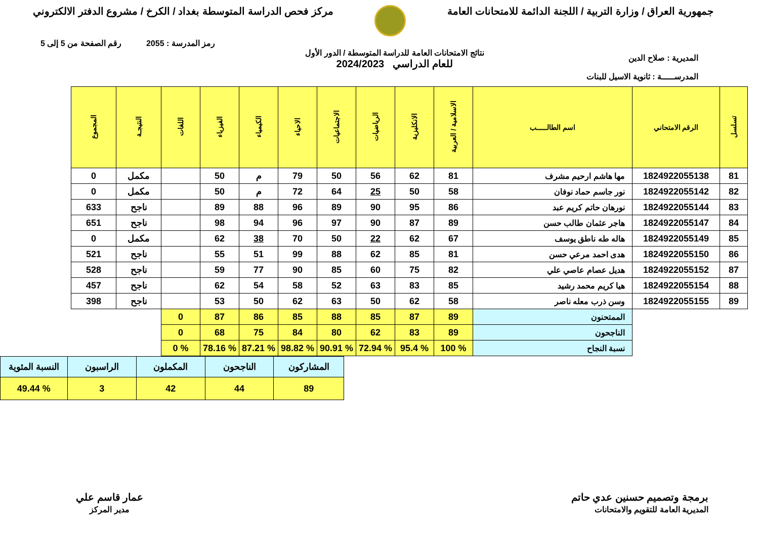جمهورية العراق / وزارة التربية / اللجنة الدائمة للامتحانات العامة
مركز فحص الدراسة المتوسطة بغداد / الكرخ / مشروع الدفتر الالكتروني
رمز المدرسة : 2055 رقم الصفحة من 5 إلى 5
المديرية : صلاح الدين
المدرســـــة : ثانوية الاسيل للبنات
نتائج الامتحانات العامة للدراسة المتوسطة / الدور الأول
للعام الدراسي 2024/2023
| تسلسل | الرقم الامتحاني | اسم الطالـــــب | الاسلامية / العربية | الانكليزية | الرياضيات | الاجتماعيات | الاحياء | الكيمياء | الفيزياء | اللغات | النتيجـة | المجموع |
| --- | --- | --- | --- | --- | --- | --- | --- | --- | --- | --- | --- | --- |
| 81 | 1824922055138 | مها هاشم ارحيم مشرف | 81 | 62 | 56 | 50 | 79 | م | 50 | | مكمل | 0 |
| 82 | 1824922055142 | نور جاسم حماد نوفان | 58 | 50 | 25 | 64 | 72 | م | 50 | | مكمل | 0 |
| 83 | 1824922055144 | نورهان حاتم كريم عبد | 86 | 95 | 90 | 89 | 96 | 88 | 89 | | ناجح | 633 |
| 84 | 1824922055147 | هاجر عثمان طالب حسن | 89 | 87 | 90 | 97 | 96 | 94 | 98 | | ناجح | 651 |
| 85 | 1824922055149 | هاله طه ناطق يوسف | 67 | 62 | 22 | 50 | 70 | 38 | 62 | | مكمل | 0 |
| 86 | 1824922055150 | هدى احمد مرعي حسن | 81 | 85 | 62 | 88 | 99 | 51 | 55 | | ناجح | 521 |
| 87 | 1824922055152 | هديل عصام عاصي علي | 82 | 75 | 60 | 85 | 90 | 77 | 59 | | ناجح | 528 |
| 88 | 1824922055154 | هيا كريم محمد رشيد | 85 | 83 | 63 | 52 | 58 | 54 | 62 | | ناجح | 457 |
| 89 | 1824922055155 | وسن ذرب معله ناصر | 58 | 62 | 50 | 63 | 62 | 50 | 53 | | ناجح | 398 |
| | | الممتحنون | 89 | 87 | 85 | 88 | 85 | 86 | 87 | 0 | | |
| | | الناجحون | 89 | 83 | 62 | 80 | 84 | 75 | 68 | 0 | | |
| | | نسبة النجاح | % 100 | % 95.4 | % 72.94 | % 90.91 | % 98.82 | % 87.21 | % 78.16 | % 0 | | |
| المشاركون | الناجحون | المكملون | الراسبون | النسبة المئوية |
| 89 | 44 | 42 | 3 | % 49.44 |
برمجة وتصميم حسنين عدي حاتم
المديرية العامة للتقويم والامتحانات
عمار قاسم علي
مدير المركز